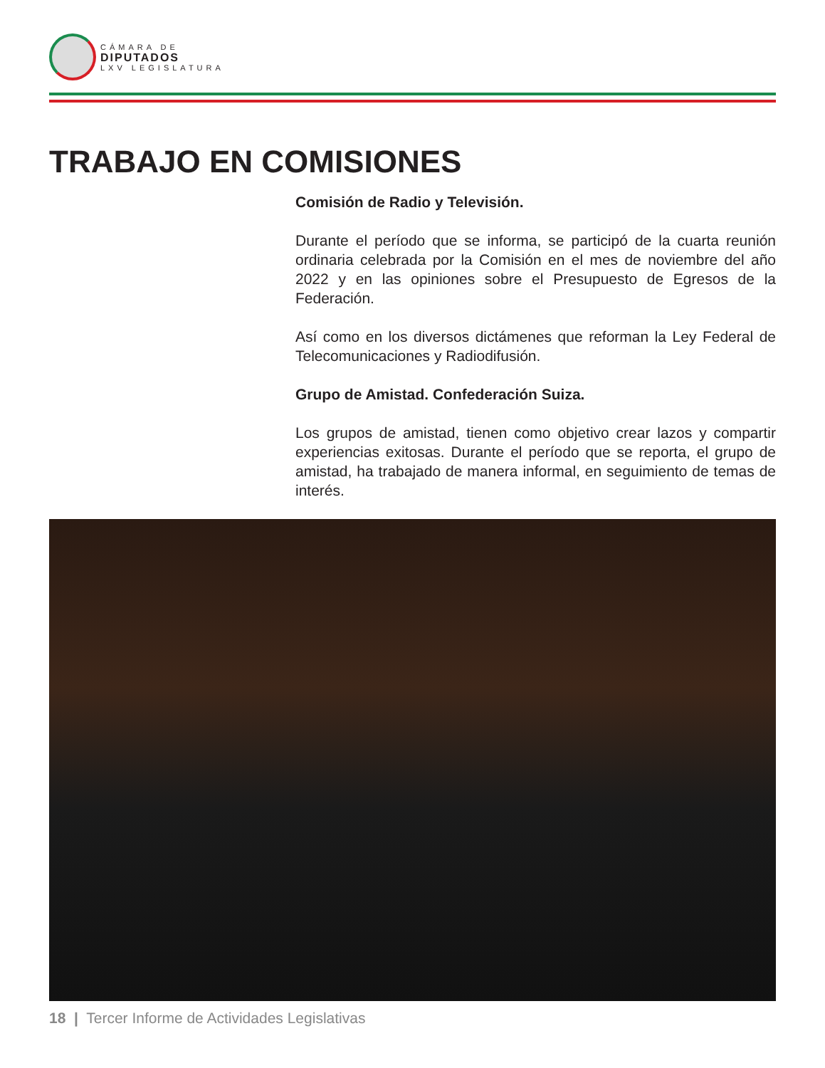CÁMARA DE
DIPUTADOS
LXV LEGISLATURA
TRABAJO EN COMISIONES
Comisión de Radio y Televisión.
Durante el período que se informa, se participó de la cuarta reunión ordinaria celebrada por la Comisión en el mes de noviembre del año 2022 y en las opiniones sobre el Presupuesto de Egresos de la Federación.
Así como en los diversos dictámenes que reforman la Ley Federal de Telecomunicaciones y Radiodifusión.
Grupo de Amistad. Confederación Suiza.
Los grupos de amistad, tienen como objetivo crear lazos y compartir experiencias exitosas. Durante el período que se reporta, el grupo de amistad, ha trabajado de manera informal, en seguimiento de temas de interés.
18 | Tercer Informe de Actividades Legislativas